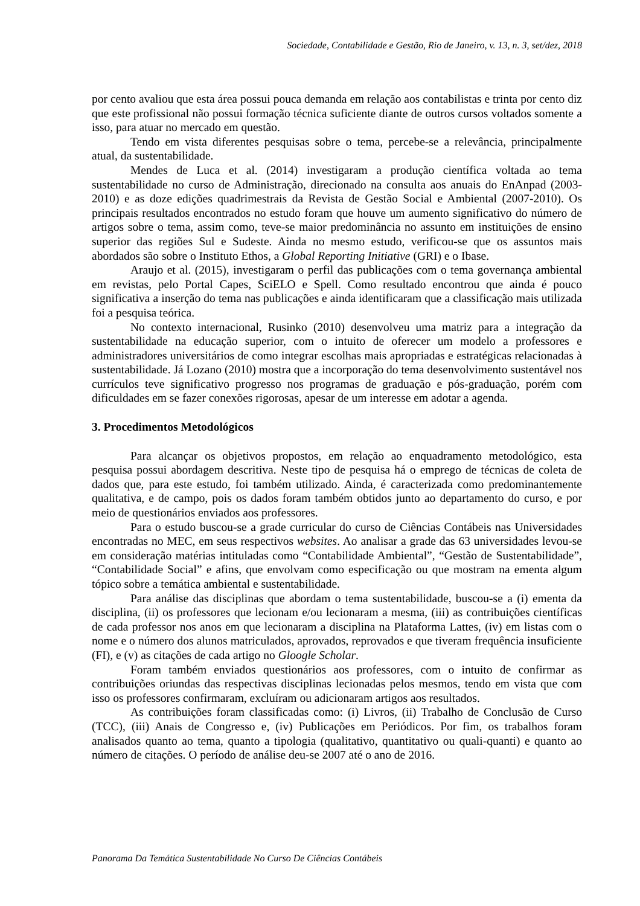Sociedade, Contabilidade e Gestão, Rio de Janeiro, v. 13, n. 3, set/dez, 2018
por cento avaliou que esta área possui pouca demanda em relação aos contabilistas e trinta por cento diz que este profissional não possui formação técnica suficiente diante de outros cursos voltados somente a isso, para atuar no mercado em questão.
Tendo em vista diferentes pesquisas sobre o tema, percebe-se a relevância, principalmente atual, da sustentabilidade.
Mendes de Luca et al. (2014) investigaram a produção científica voltada ao tema sustentabilidade no curso de Administração, direcionado na consulta aos anuais do EnAnpad (2003-2010) e as doze edições quadrimestrais da Revista de Gestão Social e Ambiental (2007-2010). Os principais resultados encontrados no estudo foram que houve um aumento significativo do número de artigos sobre o tema, assim como, teve-se maior predominância no assunto em instituições de ensino superior das regiões Sul e Sudeste. Ainda no mesmo estudo, verificou-se que os assuntos mais abordados são sobre o Instituto Ethos, a Global Reporting Initiative (GRI) e o Ibase.
Araujo et al. (2015), investigaram o perfil das publicações com o tema governança ambiental em revistas, pelo Portal Capes, SciELO e Spell. Como resultado encontrou que ainda é pouco significativa a inserção do tema nas publicações e ainda identificaram que a classificação mais utilizada foi a pesquisa teórica.
No contexto internacional, Rusinko (2010) desenvolveu uma matriz para a integração da sustentabilidade na educação superior, com o intuito de oferecer um modelo a professores e administradores universitários de como integrar escolhas mais apropriadas e estratégicas relacionadas à sustentabilidade. Já Lozano (2010) mostra que a incorporação do tema desenvolvimento sustentável nos currículos teve significativo progresso nos programas de graduação e pós-graduação, porém com dificuldades em se fazer conexões rigorosas, apesar de um interesse em adotar a agenda.
3. Procedimentos Metodológicos
Para alcançar os objetivos propostos, em relação ao enquadramento metodológico, esta pesquisa possui abordagem descritiva. Neste tipo de pesquisa há o emprego de técnicas de coleta de dados que, para este estudo, foi também utilizado. Ainda, é caracterizada como predominantemente qualitativa, e de campo, pois os dados foram também obtidos junto ao departamento do curso, e por meio de questionários enviados aos professores.
Para o estudo buscou-se a grade curricular do curso de Ciências Contábeis nas Universidades encontradas no MEC, em seus respectivos websites. Ao analisar a grade das 63 universidades levou-se em consideração matérias intituladas como “Contabilidade Ambiental”, “Gestão de Sustentabilidade”, “Contabilidade Social” e afins, que envolvam como especificação ou que mostram na ementa algum tópico sobre a temática ambiental e sustentabilidade.
Para análise das disciplinas que abordam o tema sustentabilidade, buscou-se a (i) ementa da disciplina, (ii) os professores que lecionam e/ou lecionaram a mesma, (iii) as contribuições científicas de cada professor nos anos em que lecionaram a disciplina na Plataforma Lattes, (iv) em listas com o nome e o número dos alunos matriculados, aprovados, reprovados e que tiveram frequência insuficiente (FI), e (v) as citações de cada artigo no Gloogle Scholar.
Foram também enviados questionários aos professores, com o intuito de confirmar as contribuições oriundas das respectivas disciplinas lecionadas pelos mesmos, tendo em vista que com isso os professores confirmaram, excluíram ou adicionaram artigos aos resultados.
As contribuições foram classificadas como: (i) Livros, (ii) Trabalho de Conclusão de Curso (TCC), (iii) Anais de Congresso e, (iv) Publicações em Periódicos. Por fim, os trabalhos foram analisados quanto ao tema, quanto a tipologia (qualitativo, quantitativo ou quali-quanti) e quanto ao número de citações. O período de análise deu-se 2007 até o ano de 2016.
Panorama Da Temática Sustentabilidade No Curso De Ciências Contábeis